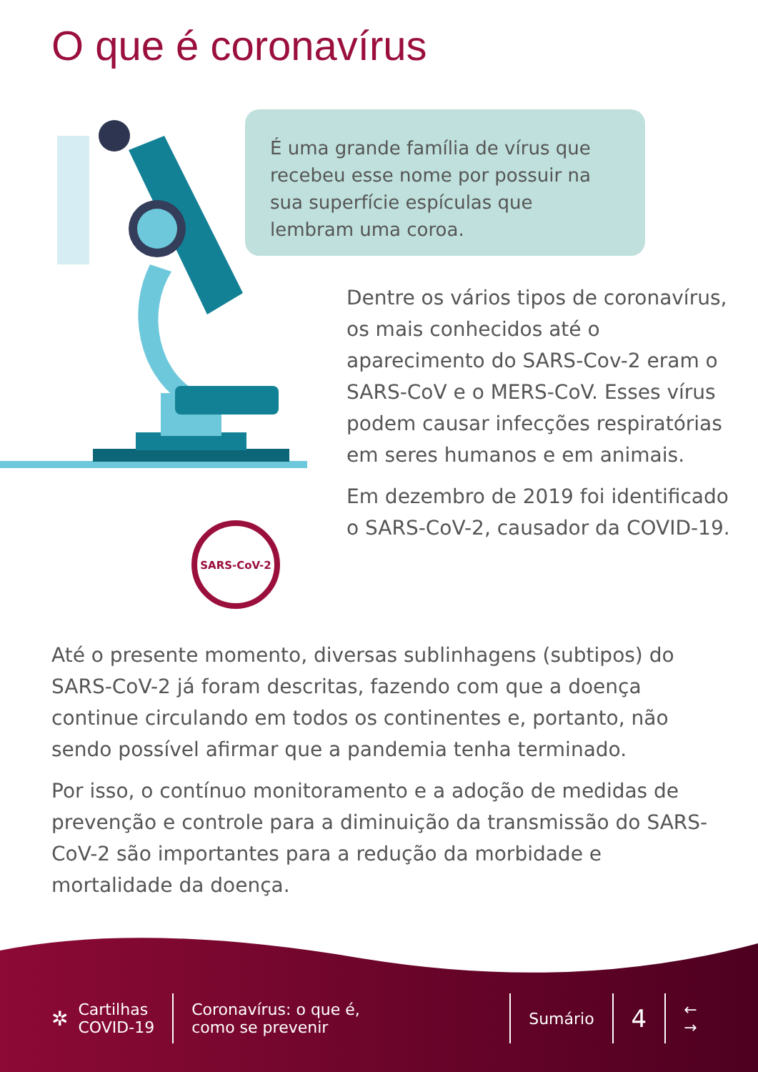O que é coronavírus
É uma grande família de vírus que recebeu esse nome por possuir na sua superfície espículas que lembram uma coroa.
SARS-CoV-2
Dentre os vários tipos de coronavírus, os mais conhecidos até o aparecimento do SARS-Cov-2 eram o SARS-CoV e o MERS-CoV. Esses vírus podem causar infecções respiratórias em seres humanos e em animais.
Em dezembro de 2019 foi identificado o SARS-CoV-2, causador da COVID-19.
Até o presente momento, diversas sublinhagens (subtipos) do SARS-CoV-2 já foram descritas, fazendo com que a doença continue circulando em todos os continentes e, portanto, não sendo possível afirmar que a pandemia tenha terminado.
Por isso, o contínuo monitoramento e a adoção de medidas de prevenção e controle para a diminuição da transmissão do SARS-CoV-2 são importantes para a redução da morbidade e mortalidade da doença.
✲ Cartilhas
COVID-19 Coronavírus: o que é,
como se prevenir Sumário 4 ←
→